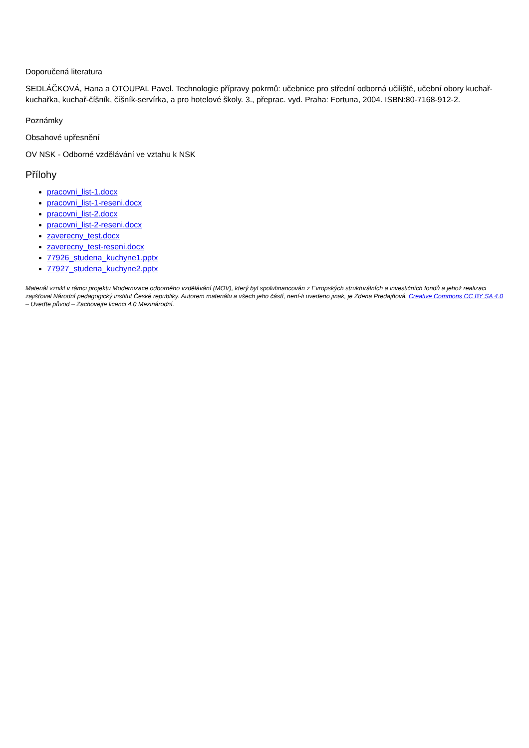Doporučená literatura
SEDLÁČKOVÁ, Hana a OTOUPAL Pavel. Technologie přípravy pokrmů: učebnice pro střední odborná učiliště, učební obory kuchař-kuchařka, kuchař-číšník, číšník-servírka, a pro hotelové školy. 3., přeprac. vyd. Praha: Fortuna, 2004. ISBN:80-7168-912-2.
Poznámky
Obsahové upřesnění
OV NSK - Odborné vzdělávání ve vztahu k NSK
Přílohy
pracovni_list-1.docx
pracovni_list-1-reseni.docx
pracovni_list-2.docx
pracovni_list-2-reseni.docx
zaverecny_test.docx
zaverecny_test-reseni.docx
77926_studena_kuchyne1.pptx
77927_studena_kuchyne2.pptx
Materiál vznikl v rámci projektu Modernizace odborného vzdělávání (MOV), který byl spolufinancován z Evropských strukturálních a investičních fondů a jehož realizaci zajišťoval Národní pedagogický institut České republiky. Autorem materiálu a všech jeho částí, není-li uvedeno jinak, je Zdena Predajňová. Creative Commons CC BY SA 4.0 – Uveďte původ – Zachovejte licenci 4.0 Mezinárodní.